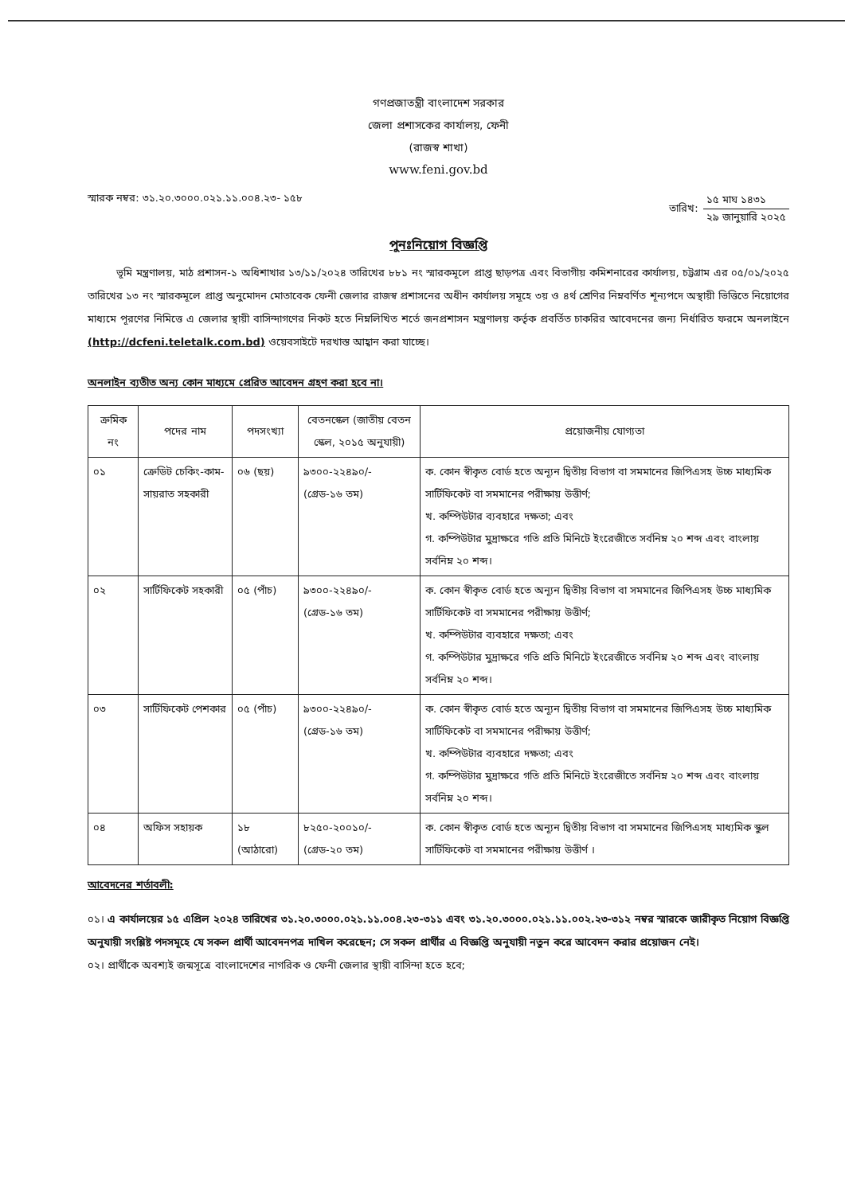গণপ্রজাতন্ত্রী বাংলাদেশ সরকার
জেলা প্রশাসকের কার্যালয়, ফেনী
(রাজস্ব শাখা)
www.feni.gov.bd
স্মারক নম্বর: ৩১.২০.৩০০০.০২১.১১.০০৪.২৩- ১৫৮
তারিখ:
১৫ মাঘ ১৪৩১
২৯ জানুয়ারি ২০২৫
পুনঃনিয়োগ বিজ্ঞপ্তি
ভূমি মন্ত্রণালয়, মাঠ প্রশাসন-১ অধিশাখার ১৩/১১/২০২৪ তারিখের ৮৮১ নং স্মারকমূলে প্রাপ্ত ছাড়পত্র এবং বিভাগীয় কমিশনারের কার্যালয়, চট্টগ্রাম এর ০৫/০১/২০২৫ তারিখের ১৩ নং স্মারকমূলে প্রাপ্ত অনুমোদন মোতাবেক ফেনী জেলার রাজস্ব প্রশাসনের অধীন কার্যালয় সমূহে ৩য় ও ৪র্থ শ্রেণির নিম্নবর্ণিত শূন্যপদে অস্থায়ী ভিত্তিতে নিয়োগের মাধ্যমে পূরণের নিমিত্তে এ জেলার স্থায়ী বাসিন্দাগণের নিকট হতে নিম্নলিখিত শর্তে জনপ্রশাসন মন্ত্রণালয় কর্তৃক প্রবর্তিত চাকরির আবেদনের জন্য নির্ধারিত ফরমে অনলাইনে (http://dcfeni.teletalk.com.bd) ওয়েবসাইটে দরখাস্ত আহ্বান করা যাচ্ছে।
অনলাইন ব্যতীত অন্য কোন মাধ্যমে প্রেরিত আবেদন গ্রহণ করা হবে না।
| ক্রমিক নং | পদের নাম | পদসংখ্যা | বেতনস্কেল (জাতীয় বেতন স্কেল, ২০১৫ অনুযায়ী) | প্রয়োজনীয় যোগ্যতা |
| --- | --- | --- | --- | --- |
| ০১ | ক্রেডিট চেকিং-কাম-সায়রাত সহকারী | ০৬ (ছয়) | ৯৩০০-২২৪৯০/- (গ্রেড-১৬ তম) | ক. কোন স্বীকৃত বোর্ড হতে অন্যূন দ্বিতীয় বিভাগ বা সমমানের জিপিএসহ উচ্চ মাধ্যমিক সার্টিফিকেট বা সমমানের পরীক্ষায় উত্তীর্ণ; খ. কম্পিউটার ব্যবহারে দক্ষতা; এবং গ. কম্পিউটার মুদ্রাক্ষরে গতি প্রতি মিনিটে ইংরেজীতে সর্বনিম্ন ২০ শব্দ এবং বাংলায় সর্বনিম্ন ২০ শব্দ। |
| ০২ | সার্টিফিকেট সহকারী | ০৫ (পাঁচ) | ৯৩০০-২২৪৯০/- (গ্রেড-১৬ তম) | ক. কোন স্বীকৃত বোর্ড হতে অন্যূন দ্বিতীয় বিভাগ বা সমমানের জিপিএসহ উচ্চ মাধ্যমিক সার্টিফিকেট বা সমমানের পরীক্ষায় উত্তীর্ণ; খ. কম্পিউটার ব্যবহারে দক্ষতা; এবং গ. কম্পিউটার মুদ্রাক্ষরে গতি প্রতি মিনিটে ইংরেজীতে সর্বনিম্ন ২০ শব্দ এবং বাংলায় সর্বনিম্ন ২০ শব্দ। |
| ০৩ | সার্টিফিকেট পেশকার | ০৫ (পাঁচ) | ৯৩০০-২২৪৯০/- (গ্রেড-১৬ তম) | ক. কোন স্বীকৃত বোর্ড হতে অন্যূন দ্বিতীয় বিভাগ বা সমমানের জিপিএসহ উচ্চ মাধ্যমিক সার্টিফিকেট বা সমমানের পরীক্ষায় উত্তীর্ণ; খ. কম্পিউটার ব্যবহারে দক্ষতা; এবং গ. কম্পিউটার মুদ্রাক্ষরে গতি প্রতি মিনিটে ইংরেজীতে সর্বনিম্ন ২০ শব্দ এবং বাংলায় সর্বনিম্ন ২০ শব্দ। |
| ০৪ | অফিস সহায়ক | ১৮ (আঠারো) | ৮২৫০-২০০১০/- (গ্রেড-২০ তম) | ক. কোন স্বীকৃত বোর্ড হতে অন্যূন দ্বিতীয় বিভাগ বা সমমানের জিপিএসহ মাধ্যমিক স্কুল সার্টিফিকেট বা সমমানের পরীক্ষায় উত্তীর্ণ । |
আবেদনের শর্তাবলী:
০১। এ কার্যালয়ের ১৫ এপ্রিল ২০২৪ তারিখের ৩১.২০.৩০০০.০২১.১১.০০৪.২৩-৩১১ এবং ৩১.২০.৩০০০.০২১.১১.০০২.২৩-৩১২ নম্বর স্মারকে জারীকৃত নিয়োগ বিজ্ঞপ্তি অনুযায়ী সংশ্লিষ্ট পদসমূহে যে সকল প্রার্থী আবেদনপত্র দাখিল করেছেন; সে সকল প্রার্থীর এ বিজ্ঞপ্তি অনুযায়ী নতুন করে আবেদন করার প্রয়োজন নেই।
০২। প্রার্থীকে অবশ্যই জন্মসূত্রে বাংলাদেশের নাগরিক ও ফেনী জেলার স্থায়ী বাসিন্দা হতে হবে;